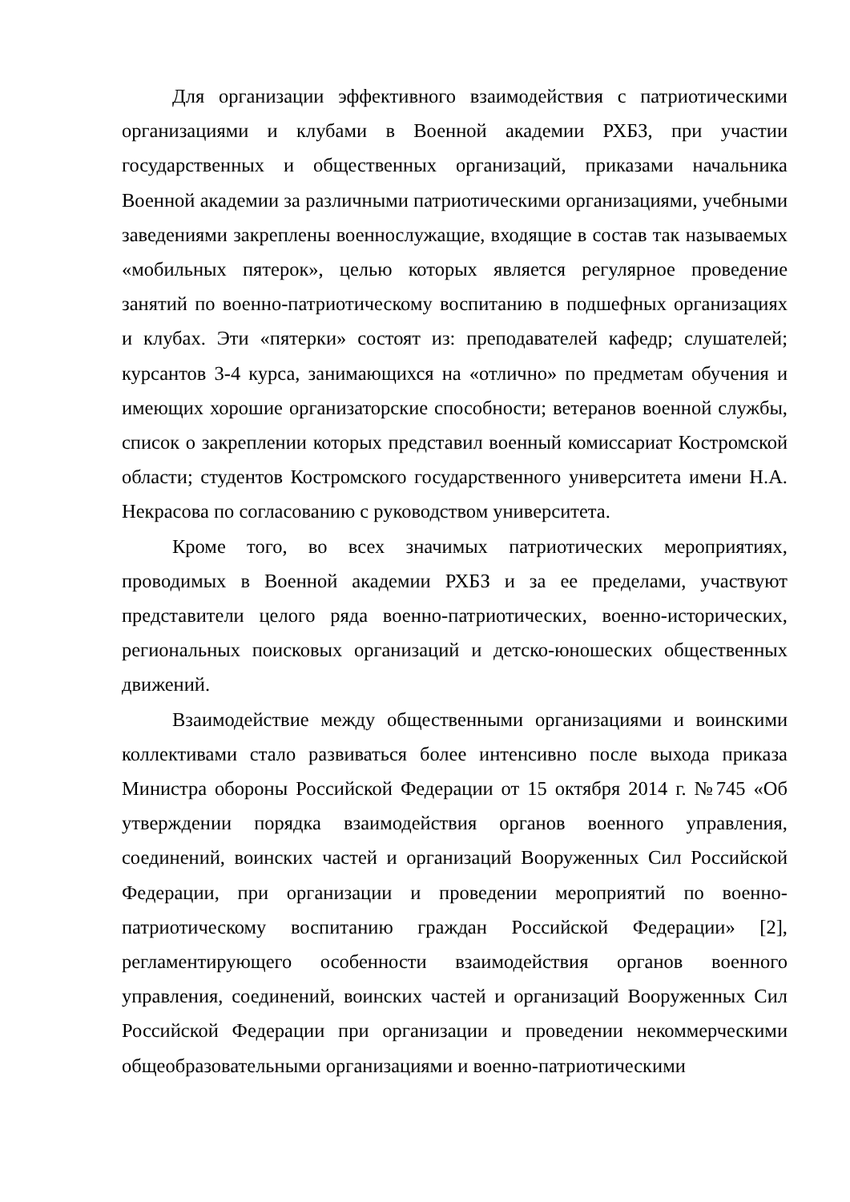Для организации эффективного взаимодействия с патриотическими организациями и клубами в Военной академии РХБЗ, при участии государственных и общественных организаций, приказами начальника Военной академии за различными патриотическими организациями, учебными заведениями закреплены военнослужащие, входящие в состав так называемых «мобильных пятерок», целью которых является регулярное проведение занятий по военно-патриотическому воспитанию в подшефных организациях и клубах. Эти «пятерки» состоят из: преподавателей кафедр; слушателей; курсантов 3-4 курса, занимающихся на «отлично» по предметам обучения и имеющих хорошие организаторские способности; ветеранов военной службы, список о закреплении которых представил военный комиссариат Костромской области; студентов Костромского государственного университета имени Н.А. Некрасова по согласованию с руководством университета.
Кроме того, во всех значимых патриотических мероприятиях, проводимых в Военной академии РХБЗ и за ее пределами, участвуют представители целого ряда военно-патриотических, военно-исторических, региональных поисковых организаций и детско-юношеских общественных движений.
Взаимодействие между общественными организациями и воинскими коллективами стало развиваться более интенсивно после выхода приказа Министра обороны Российской Федерации от 15 октября 2014 г. №745 «Об утверждении порядка взаимодействия органов военного управления, соединений, воинских частей и организаций Вооруженных Сил Российской Федерации, при организации и проведении мероприятий по военно-патриотическому воспитанию граждан Российской Федерации» [2], регламентирующего особенности взаимодействия органов военного управления, соединений, воинских частей и организаций Вооруженных Сил Российской Федерации при организации и проведении некоммерческими общеобразовательными организациями и военно-патриотическими